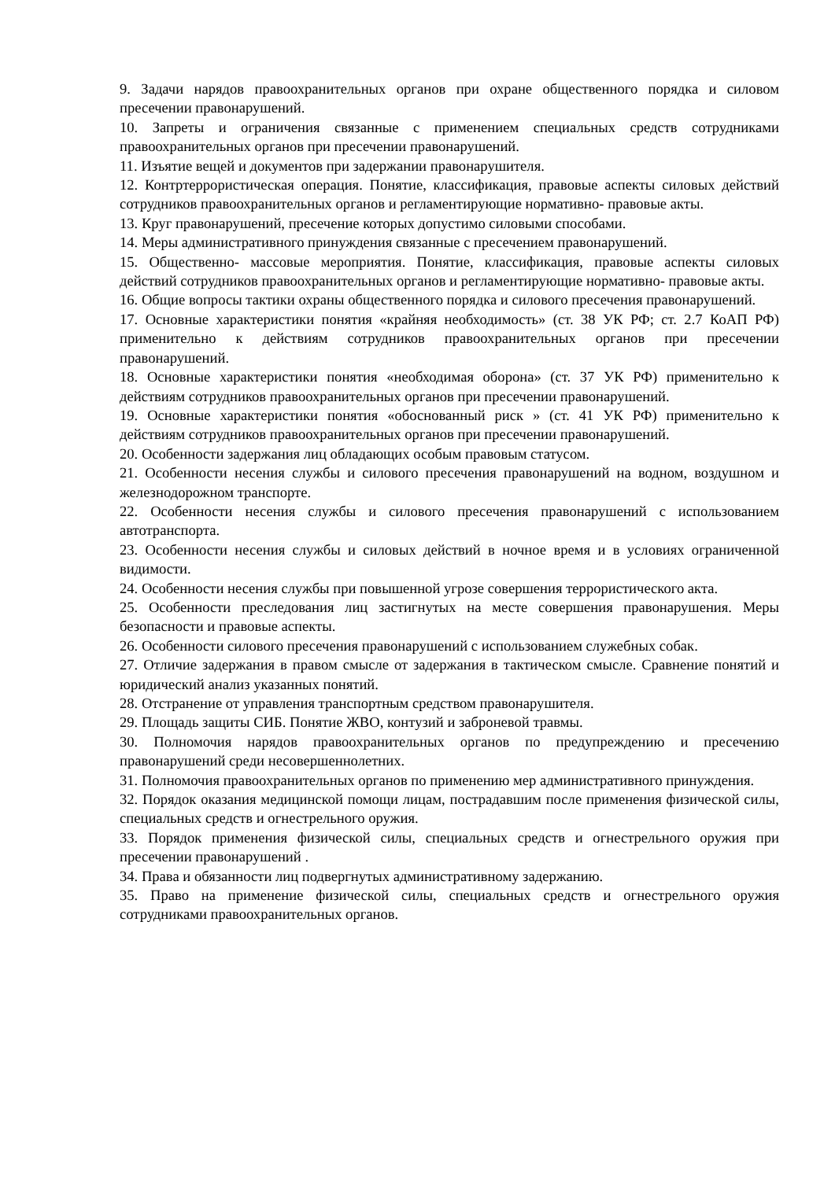9. Задачи нарядов правоохранительных органов при охране общественного порядка и силовом пресечении правонарушений.
10. Запреты и ограничения связанные с применением специальных средств сотрудниками правоохранительных органов при пресечении правонарушений.
11. Изъятие вещей и документов при задержании правонарушителя.
12. Контртеррористическая операция. Понятие, классификация, правовые аспекты силовых действий сотрудников правоохранительных органов и регламентирующие нормативно- правовые акты.
13. Круг правонарушений, пресечение которых допустимо силовыми способами.
14. Меры административного принуждения связанные с пресечением правонарушений.
15. Общественно- массовые мероприятия. Понятие, классификация, правовые аспекты силовых действий сотрудников правоохранительных органов и регламентирующие нормативно- правовые акты.
16. Общие вопросы тактики охраны общественного порядка и силового пресечения правонарушений.
17. Основные характеристики понятия «крайняя необходимость» (ст. 38 УК РФ; ст. 2.7 КоАП РФ) применительно к действиям сотрудников правоохранительных органов при пресечении правонарушений.
18. Основные характеристики понятия «необходимая оборона» (ст. 37 УК РФ) применительно к действиям сотрудников правоохранительных органов при пресечении правонарушений.
19. Основные характеристики понятия «обоснованный риск » (ст. 41 УК РФ) применительно к действиям сотрудников правоохранительных органов при пресечении правонарушений.
20. Особенности задержания лиц обладающих особым правовым статусом.
21. Особенности несения службы и силового пресечения правонарушений на водном, воздушном и железнодорожном транспорте.
22. Особенности несения службы и силового пресечения правонарушений с использованием автотранспорта.
23. Особенности несения службы и силовых действий в ночное время и в условиях ограниченной видимости.
24. Особенности несения службы при повышенной угрозе совершения террористического акта.
25. Особенности преследования лиц застигнутых на месте совершения правонарушения. Меры безопасности и правовые аспекты.
26. Особенности силового пресечения правонарушений с использованием служебных собак.
27. Отличие задержания в правом смысле от задержания в тактическом смысле. Сравнение понятий и юридический анализ указанных понятий.
28. Отстранение от управления транспортным средством правонарушителя.
29. Площадь защиты СИБ. Понятие ЖВО, контузий и заброневой травмы.
30. Полномочия нарядов правоохранительных органов по предупреждению и пресечению правонарушений среди несовершеннолетних.
31. Полномочия правоохранительных органов по применению мер административного принуждения.
32. Порядок оказания медицинской помощи лицам, пострадавшим после применения физической силы, специальных средств и огнестрельного оружия.
33. Порядок применения физической силы, специальных средств и огнестрельного оружия при пресечении правонарушений .
34. Права и обязанности лиц подвергнутых административному задержанию.
35. Право на применение физической силы, специальных средств и огнестрельного оружия сотрудниками правоохранительных органов.